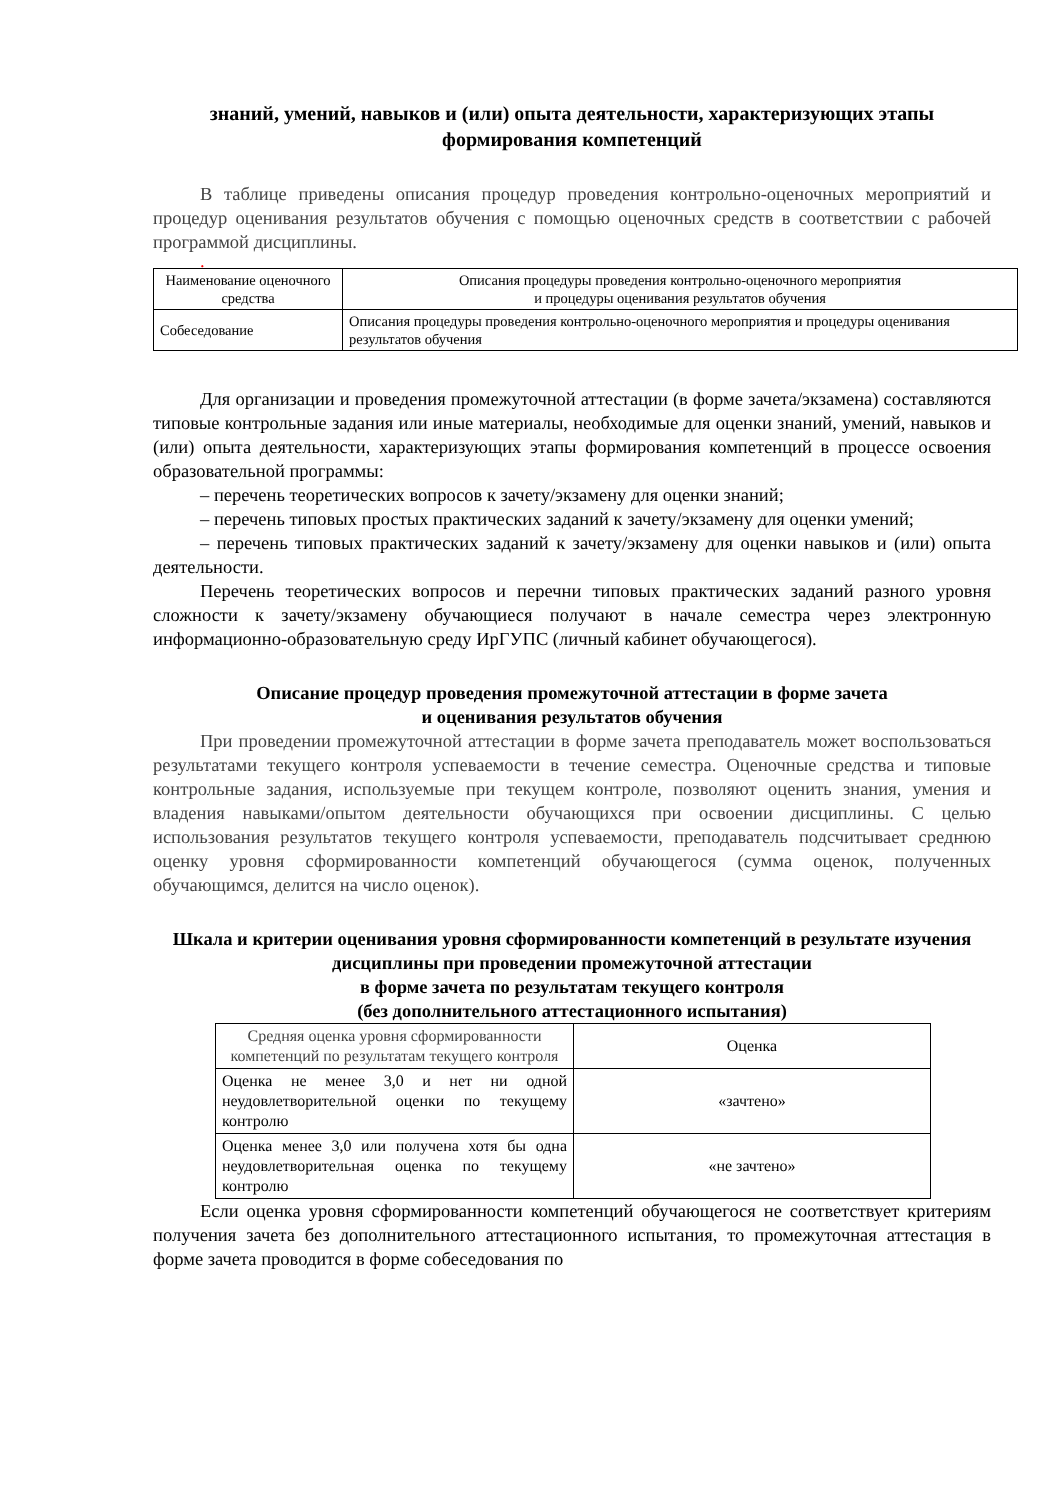знаний, умений, навыков и (или) опыта деятельности, характеризующих этапы формирования компетенций
В таблице приведены описания процедур проведения контрольно-оценочных мероприятий и процедур оценивания результатов обучения с помощью оценочных средств в соответствии с рабочей программой дисциплины.
.
| Наименование оценочного средства | Описания процедуры проведения контрольно-оценочного мероприятия и процедуры оценивания результатов обучения |
| Собеседование | Описания процедуры проведения контрольно-оценочного мероприятия и процедуры оценивания результатов обучения |
Для организации и проведения промежуточной аттестации (в форме зачета/экзамена) составляются типовые контрольные задания или иные материалы, необходимые для оценки знаний, умений, навыков и (или) опыта деятельности, характеризующих этапы формирования компетенций в процессе освоения образовательной программы:
– перечень теоретических вопросов к зачету/экзамену для оценки знаний;
– перечень типовых простых практических заданий к зачету/экзамену для оценки умений;
– перечень типовых практических заданий к зачету/экзамену для оценки навыков и (или) опыта деятельности.
Перечень теоретических вопросов и перечни типовых практических заданий разного уровня сложности к зачету/экзамену обучающиеся получают в начале семестра через электронную информационно-образовательную среду ИрГУПС (личный кабинет обучающегося).
Описание процедур проведения промежуточной аттестации в форме зачета
и оценивания результатов обучения
При проведении промежуточной аттестации в форме зачета преподаватель может воспользоваться результатами текущего контроля успеваемости в течение семестра. Оценочные средства и типовые контрольные задания, используемые при текущем контроле, позволяют оценить знания, умения и владения навыками/опытом деятельности обучающихся при освоении дисциплины. С целью использования результатов текущего контроля успеваемости, преподаватель подсчитывает среднюю оценку уровня сформированности компетенций обучающегося (сумма оценок, полученных обучающимся, делится на число оценок).
Шкала и критерии оценивания уровня сформированности компетенций в результате изучения дисциплины при проведении промежуточной аттестации
в форме зачета по результатам текущего контроля
(без дополнительного аттестационного испытания)
| Средняя оценка уровня сформированности компетенций по результатам текущего контроля | Оценка |
| Оценка не менее 3,0 и нет ни одной неудовлетворительной оценки по текущему контролю | «зачтено» |
| Оценка менее 3,0 или получена хотя бы одна неудовлетворительная оценка по текущему контролю | «не зачтено» |
Если оценка уровня сформированности компетенций обучающегося не соответствует критериям получения зачета без дополнительного аттестационного испытания, то промежуточная аттестация в форме зачета проводится в форме собеседования по